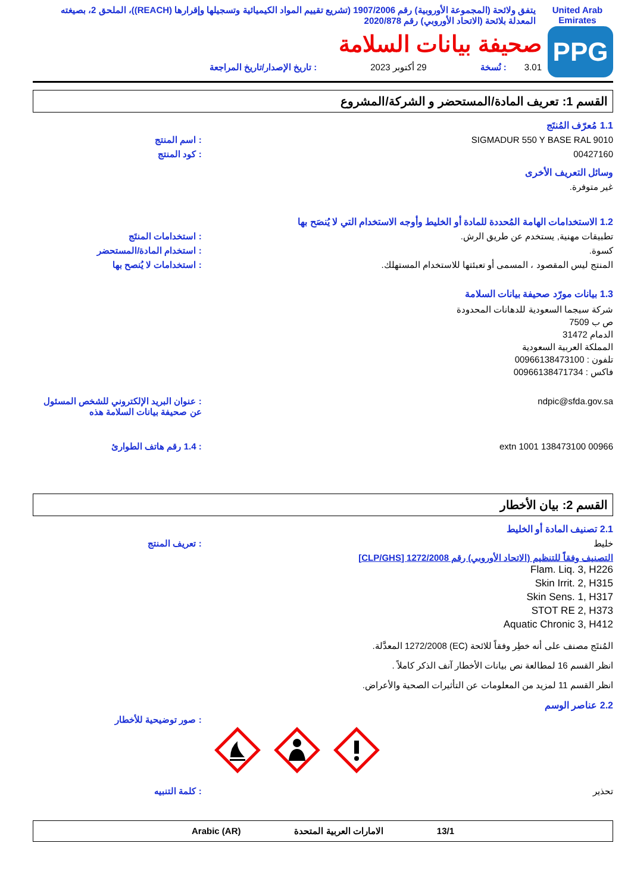United Arab Emirates
يتفق ولائحة (المجموعة الأوروبية) رقم 1907/2006 (تشريع تقييم المواد الكيميائية وتسجيلها وإقرارها (REACH))، الملحق 2، بصيغته المعدلة بلائحة (الاتحاد الأوروبي) رقم 2020/878
PPG
صحيفة بيانات السلامة
3.01: نُسخة 29 أكتوبر 2023: تاريخ الإصدار/تاريخ المراجعة
القسم 1: تعريف المادة/المستحضر و الشركة/المشروع
1.1 مُعرّف المُنتَج
SIGMADUR 550 Y BASE RAL 9010 : اسم المنتج
00427160 : كود المنتج
وسائل التعريف الأخرى
غير متوفرة.
1.2 الاستخدامات الهامة المُحددة للمادة أو الخليط وأوجه الاستخدام التي لا يُنصَح بها
تطبيقات مهنية, يستخدم عن طريق الرش. : استخدامات المنتَج
كسوة. : استخدام المادة/المستحضر
المنتج ليس المقصود ، المسمى أو تعبئتها للاستخدام المستهلك. : استخدامات لا يُنصح بها
1.3 بيانات مورّد صحيفة بيانات السلامة
شركة سيجما السعودية للدهانات المحدودة
ص ب 7509
الدمام 31472
المملكة العربية السعودية
تلفون : 00966138473100
فاكس : 00966138471734
ndpic@sfda.gov.sa : عنوان البريد الإلكتروني للشخص المسئول عن صحيفة بيانات السلامة هذه
00966 138473100 extn 1001 : 1.4 رقم هاتف الطوارئ
القسم 2: بيان الأخطار
2.1 تصنيف المادة أو الخليط
خليط : تعريف المنتج
التصنيف وفقاً للتنظيم (الاتحاد الأوروبي) رقم 1272/2008 [CLP/GHS]
Flam. Liq. 3, H226
Skin Irrit. 2, H315
Skin Sens. 1, H317
STOT RE 2, H373
Aquatic Chronic 3, H412
المُنتَج مصنف على أنه خطِر وفقاً للائحة (EC) 1272/2008 المعدَّلة.
انظر القسم 16 لمطالعة نص بيانات الأخطار آنف الذكر كاملاً .
انظر القسم 11 لمزيد من المعلومات عن التأثيرات الصحية والأعراض.
2.2 عناصر الوسم
: صور توضيحية للأخطار
تحذير : كلمة التنبيه
13/1 الامارات العربية المتحدة Arabic (AR)